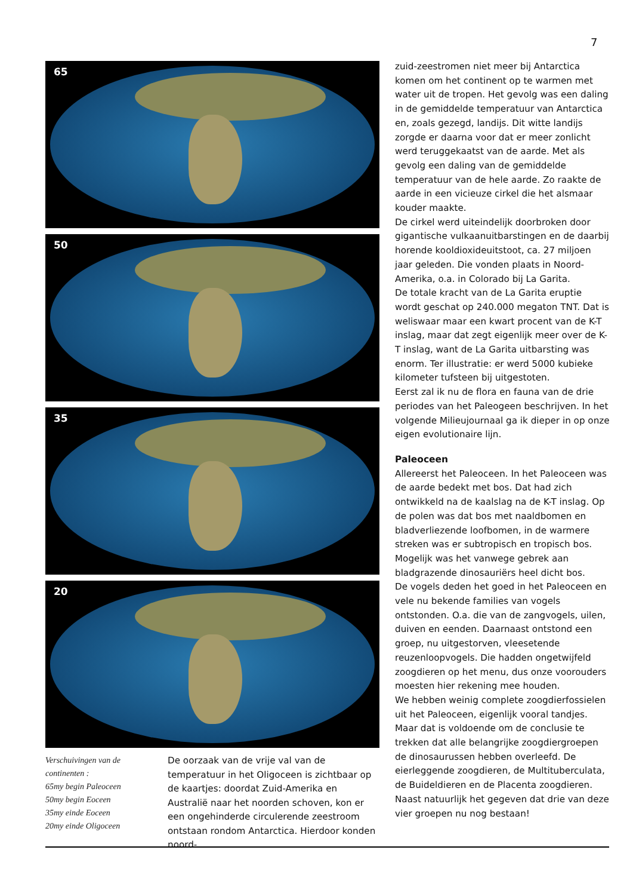7
65
50
35
20
Verschuivingen van de continenten :
65my begin Paleoceen
50my begin Eoceen
35my einde Eoceen
20my einde Oligoceen
De oorzaak van de vrije val van de temperatuur in het Oligoceen is zichtbaar op de kaartjes: doordat Zuid-Amerika en Australië naar het noorden schoven, kon er een ongehinderde circulerende zeestroom ontstaan rondom Antarctica. Hierdoor konden noord-
zuid-zeestromen niet meer bij Antarctica komen om het continent op te warmen met water uit de tropen. Het gevolg was een daling in de gemiddelde temperatuur van Antarctica en, zoals gezegd, landijs. Dit witte landijs zorgde er daarna voor dat er meer zonlicht werd teruggekaatst van de aarde. Met als gevolg een daling van de gemiddelde temperatuur van de hele aarde. Zo raakte de aarde in een vicieuze cirkel die het alsmaar kouder maakte.
De cirkel werd uiteindelijk doorbroken door gigantische vulkaanuitbarstingen en de daarbij horende kooldioxideuitstoot, ca. 27 miljoen jaar geleden. Die vonden plaats in Noord-Amerika, o.a. in Colorado bij La Garita.
De totale kracht van de La Garita eruptie wordt geschat op 240.000 megaton TNT. Dat is weliswaar maar een kwart procent van de K-T inslag, maar dat zegt eigenlijk meer over de K-T inslag, want de La Garita uitbarsting was enorm. Ter illustratie: er werd 5000 kubieke kilometer tufsteen bij uitgestoten.
Eerst zal ik nu de flora en fauna van de drie periodes van het Paleogeen beschrijven. In het volgende Milieujournaal ga ik dieper in op onze eigen evolutionaire lijn.
Paleoceen
Allereerst het Paleoceen. In het Paleoceen was de aarde bedekt met bos. Dat had zich ontwikkeld na de kaalslag na de K-T inslag. Op de polen was dat bos met naaldbomen en bladverliezende loofbomen, in de warmere streken was er subtropisch en tropisch bos. Mogelijk was het vanwege gebrek aan bladgrazende dinosauriërs heel dicht bos.
De vogels deden het goed in het Paleoceen en vele nu bekende families van vogels ontstonden. O.a. die van de zangvogels, uilen, duiven en eenden. Daarnaast ontstond een groep, nu uitgestorven, vleesetende reuzenloopvogels. Die hadden ongetwijfeld zoogdieren op het menu, dus onze voorouders moesten hier rekening mee houden.
We hebben weinig complete zoogdierfossielen uit het Paleoceen, eigenlijk vooral tandjes. Maar dat is voldoende om de conclusie te trekken dat alle belangrijke zoogdiergroepen de dinosaurussen hebben overleefd. De eierleggende zoogdieren, de Multituberculata, de Buideldieren en de Placenta zoogdieren. Naast natuurlijk het gegeven dat drie van deze vier groepen nu nog bestaan!